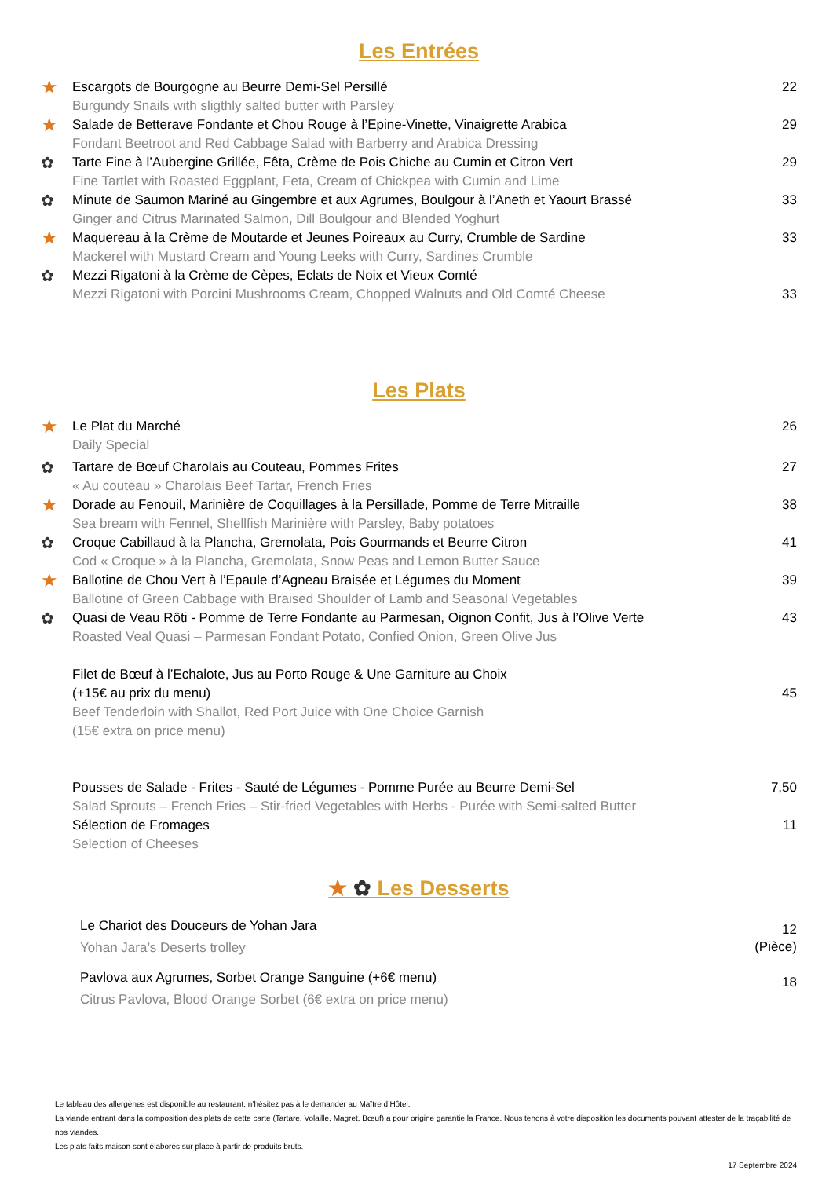Les Entrées
★
Escargots de Bourgogne au Beurre Demi-Sel Persillé
Burgundy Snails with sligthly salted butter with Parsley
22
★
Salade de Betterave Fondante et Chou Rouge à l’Epine-Vinette, Vinaigrette Arabica
Fondant Beetroot and Red Cabbage Salad with Barberry and Arabica Dressing
29
✿
Tarte Fine à l’Aubergine Grillée, Fêta, Crème de Pois Chiche au Cumin et Citron Vert
Fine Tartlet with Roasted Eggplant, Feta, Cream of Chickpea with Cumin and Lime
29
✿
Minute de Saumon Mariné au Gingembre et aux Agrumes, Boulgour à l’Aneth et Yaourt Brassé
Ginger and Citrus Marinated Salmon, Dill Boulgour and Blended Yoghurt
33
★
Maquereau à la Crème de Moutarde et Jeunes Poireaux au Curry, Crumble de Sardine
Mackerel with Mustard Cream and Young Leeks with Curry, Sardines Crumble
33
✿
Mezzi Rigatoni à la Crème de Cèpes, Eclats de Noix et Vieux Comté
Mezzi Rigatoni with Porcini Mushrooms Cream, Chopped Walnuts and Old Comté Cheese
33
Les Plats
★
Le Plat du Marché
Daily Special
26
✿
Tartare de Bœuf Charolais au Couteau, Pommes Frites
« Au couteau » Charolais Beef Tartar, French Fries
27
★
Dorade au Fenouil, Marinière de Coquillages à la Persillade, Pomme de Terre Mitraille
Sea bream with Fennel, Shellfish Marinière with Parsley, Baby potatoes
38
✿
Croque Cabillaud à la Plancha, Gremolata, Pois Gourmands et Beurre Citron
Cod « Croque » à la Plancha, Gremolata, Snow Peas and Lemon Butter Sauce
41
★
Ballotine de Chou Vert à l’Epaule d’Agneau Braisée et Légumes du Moment
Ballotine of Green Cabbage with Braised Shoulder of Lamb and Seasonal Vegetables
39
✿
Quasi de Veau Rôti - Pomme de Terre Fondante au Parmesan, Oignon Confit, Jus à l’Olive Verte
Roasted Veal Quasi – Parmesan Fondant Potato, Confied Onion, Green Olive Jus
43
Filet de Bœuf à l’Echalote, Jus au Porto Rouge & Une Garniture au Choix
(+15€ au prix du menu)
Beef Tenderloin with Shallot, Red Port Juice with One Choice Garnish
(15€ extra on price menu)
45
Pousses de Salade - Frites - Sauté de Légumes - Pomme Purée au Beurre Demi-Sel
Salad Sprouts – French Fries – Stir-fried Vegetables with Herbs - Purée with Semi-salted Butter
7,50
Sélection de Fromages
Selection of Cheeses
11
★ ✿ Les Desserts
Le Chariot des Douceurs de Yohan Jara
Yohan Jara’s Deserts trolley
12
(Pièce)
Pavlova aux Agrumes, Sorbet Orange Sanguine (+6€ menu)
Citrus Pavlova, Blood Orange Sorbet (6€ extra on price menu)
18
Le tableau des allergènes est disponible au restaurant, n’hésitez pas à le demander au Maître d’Hôtel.
La viande entrant dans la composition des plats de cette carte (Tartare, Volaille, Magret, Bœuf) a pour origine garantie la France. Nous tenons à votre disposition les documents pouvant attester de la traçabilité de nos viandes.
Les plats faits maison sont élaborés sur place à partir de produits bruts.
17 Septembre 2024